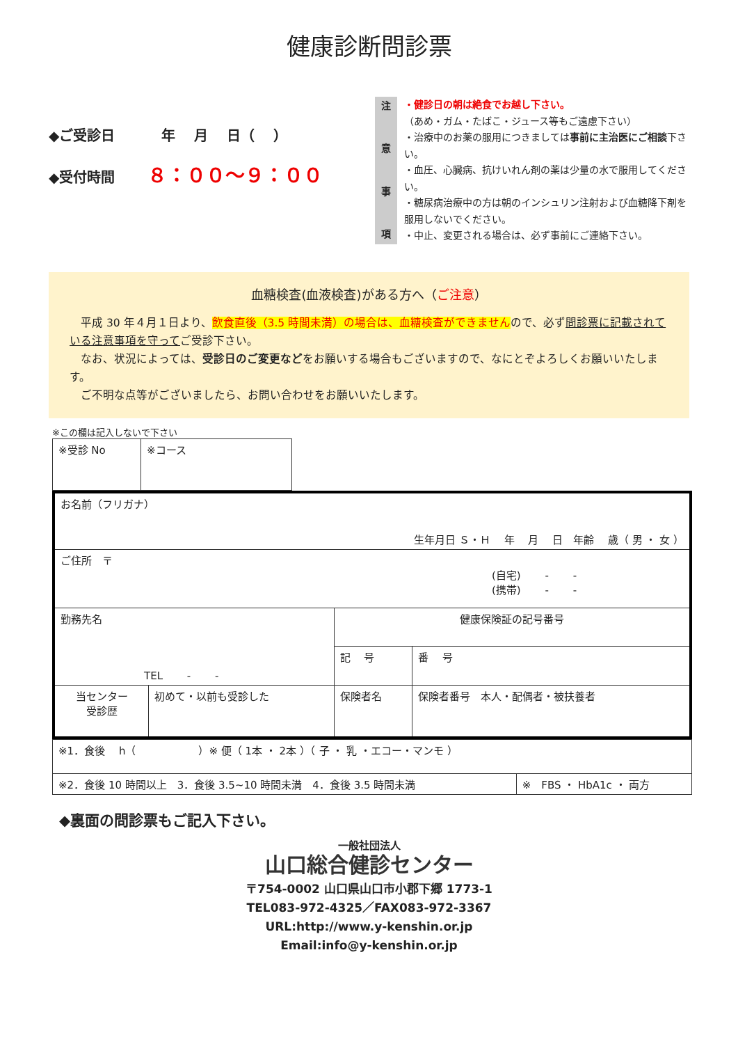健康診断問診票
◆ご受診日　　　 年　 月　 日（　 ）
◆受付時間　　 ８：００～９：００
注意事項
・健診日の朝は絶食でお越し下さい。
（あめ・ガム・たばこ・ジュース等もご遠慮下さい）
・治療中のお薬の服用につきましては事前に主治医にご相談下さい。
・血圧、心臓病、抗けいれん剤の薬は少量の水で服用してください。
・糖尿病治療中の方は朝のインシュリン注射および血糖降下剤を服用しないでください。
・中止、変更される場合は、必ず事前にご連絡下さい。
血糖検査(血液検査)がある方へ（ご注意）
　平成 30 年４月１日より、飲食直後（3.5 時間未満）の場合は、血糖検査ができませんので、必ず問診票に記載されている注意事項を守ってご受診下さい。
　なお、状況によっては、受診日のご変更などをお願いする場合もございますので、なにとぞよろしくお願いいたします。
　ご不明な点等がございましたら、お問い合わせをお願いいたします。
※この欄は記入しないで下さい
| ※受診 No | ※コース |
| お名前（フリガナ） 生年月日 Ｓ・Ｈ 年 月 日 年齢 歳（ 男 ・ 女 ） | | | |
| ご住所 〒 (自宅) - - (携帯) - - | | | |
| 勤務先名 TEL - - | | 健康保険証の記号番号 | |
| | | 記 号 | 番 号 |
| 当センター 受診歴 | 初めて・以前も受診した | 保険者名 | 保険者番号 本人・配偶者・被扶養者 |
| ※1．食後 h（ ）※ 便（ 1本 ・ 2本 ）（ 子 ・ 乳 ・エコー・マンモ ） | |
| ※2．食後 10 時間以上 3．食後 3.5~10 時間未満 4．食後 3.5 時間未満 | ※ FBS ・ HbA1c ・ 両方 |
◆裏面の問診票もご記入下さい。
一般社団法人
山口総合健診センター
〒754-0002 山口県山口市小郡下郷 1773-1
TEL083-972-4325／FAX083-972-3367
URL:http://www.y-kenshin.or.jp
Email:info@y-kenshin.or.jp